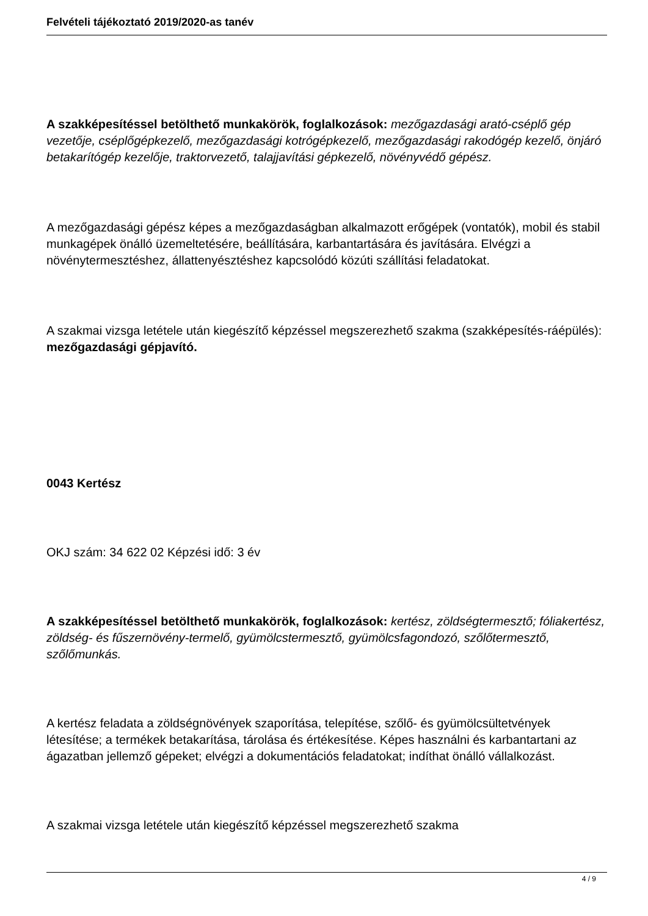Felvételi tájékoztató 2019/2020-as tanév
A szakképesítéssel betölthető munkakörök, foglalkozások: mezőgazdasági arató-cséplő gép vezetője, cséplőgépkezelő, mezőgazdasági kotrógépkezelő, mezőgazdasági rakodógép kezelő, önjáró betakarítógép kezelője, traktorvezető, talajjavítási gépkezelő, növényvédő gépész.
A mezőgazdasági gépész képes a mezőgazdaságban alkalmazott erőgépek (vontatók), mobil és stabil munkagépek önálló üzemeltetésére, beállítására, karbantartására és javítására. Elvégzi a növénytermesztéshez, állattenyésztéshez kapcsolódó közúti szállítási feladatokat.
A szakmai vizsga letétele után kiegészítő képzéssel megszerezhető szakma (szakképesítés-ráépülés): mezőgazdasági gépjavító.
0043 Kertész
OKJ szám: 34 622 02 Képzési idő: 3 év
A szakképesítéssel betölthető munkakörök, foglalkozások: kertész, zöldségtermesztő; fóliakertész, zöldség- és fűszernövény-termelő, gyümölcstermesztő, gyümölcsfagondozó, szőlőtermesztő, szőlőmunkás.
A kertész feladata a zöldségnövények szaporítása, telepítése, szőlő- és gyümölcsültetvények létesítése; a termékek betakarítása, tárolása és értékesítése. Képes használni és karbantartani az ágazatban jellemző gépeket; elvégzi a dokumentációs feladatokat; indíthat önálló vállalkozást.
A szakmai vizsga letétele után kiegészítő képzéssel megszerezhető szakma
4 / 9